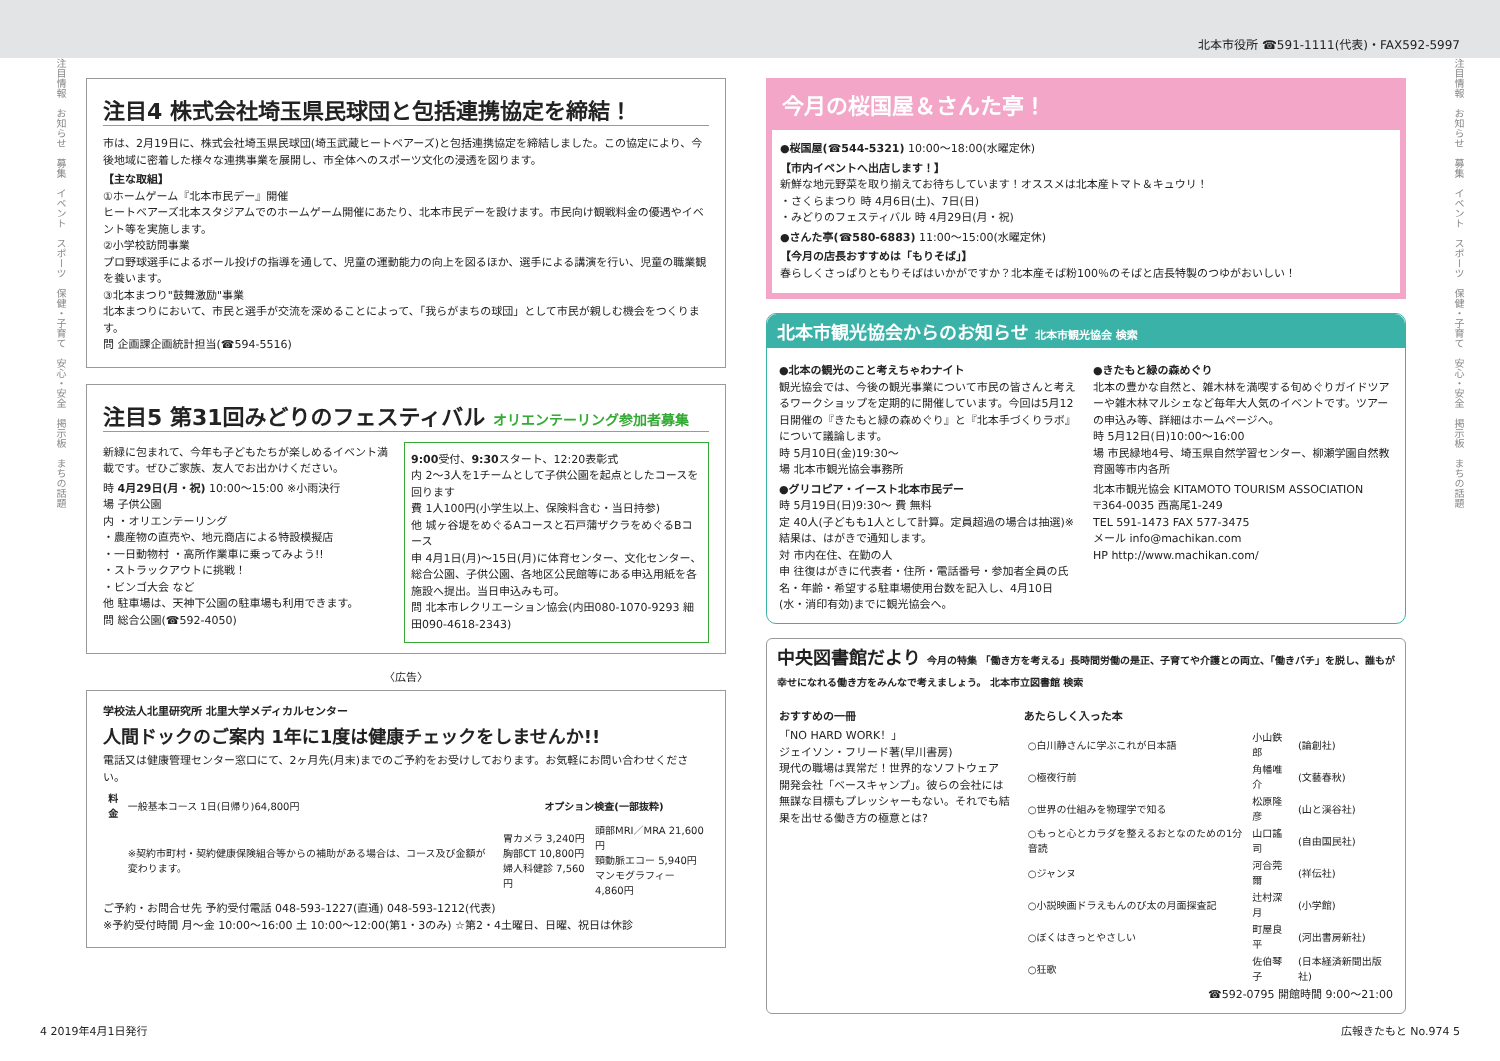北本市役所 ☎591-1111(代表)・FAX592-5997
注目情報　お知らせ　募集　イベント　スポーツ　保健・子育て　安心・安全　掲示板　まちの話題
注目4 株式会社埼玉県民球団と包括連携協定を締結！
市は、2月19日に、株式会社埼玉県民球団(埼玉武蔵ヒートベアーズ)と包括連携協定を締結しました。この協定により、今後地域に密着した様々な連携事業を展開し、市全体へのスポーツ文化の浸透を図ります。
【主な取組】
①ホームゲーム『北本市民デー』開催
ヒートベアーズ北本スタジアムでのホームゲーム開催にあたり、北本市民デーを設けます。市民向け観戦料金の優遇やイベント等を実施します。
②小学校訪問事業
プロ野球選手によるボール投げの指導を通して、児童の運動能力の向上を図るほか、選手による講演を行い、児童の職業観を養います。
③北本まつり"鼓舞激励"事業
北本まつりにおいて、市民と選手が交流を深めることによって、「我らがまちの球団」として市民が親しむ機会をつくります。
問 企画課企画統計担当(☎594-5516)
注目5 第31回みどりのフェスティバル オリエンテーリング参加者募集
新緑に包まれて、今年も子どもたちが楽しめるイベント満載です。ぜひご家族、友人でお出かけください。
時 4月29日(月・祝) 10:00～15:00 ※小雨決行
場 子供公園
内 ・オリエンテーリング
・農産物の直売や、地元商店による特設模擬店
・一日動物村 ・高所作業車に乗ってみよう!!
・ストラックアウトに挑戦！
・ビンゴ大会 など
他 駐車場は、天神下公園の駐車場も利用できます。
問 総合公園(☎592-4050)
9:00受付、9:30スタート、12:20表彰式
内 2～3人を1チームとして子供公園を起点としたコースを回ります
費 1人100円(小学生以上、保険料含む・当日持参)
他 城ヶ谷堤をめぐるAコースと石戸蒲ザクラをめぐるBコース
申 4月1日(月)～15日(月)に体育センター、文化センター、総合公園、子供公園、各地区公民館等にある申込用紙を各施設へ提出。当日申込みも可。
問 北本市レクリエーション協会(内田080-1070-9293 細田090-4618-2343)
〈広告〉
学校法人北里研究所 北里大学メディカルセンター
人間ドックのご案内 1年に1度は健康チェックをしませんか!!
電話又は健康管理センター窓口にて、2ヶ月先(月末)までのご予約をお受けしております。お気軽にお問い合わせください。
| 料金 | 一般基本コース 1日(日帰り)64,800円 | オプション検査(一部抜粋) | |
| | ※契約市町村・契約健康保険組合等からの補助がある場合は、コース及び金額が変わります。 | 胃カメラ 3,240円 胸部CT 10,800円 婦人科健診 7,560円 | 頭部MRI／MRA 21,600円 頸動脈エコー 5,940円 マンモグラフィー 4,860円 |
ご予約・お問合せ先 予約受付電話 048-593-1227(直通) 048-593-1212(代表)
※予約受付時間 月～金 10:00～16:00 土 10:00～12:00(第1・3のみ) ☆第2・4土曜日、日曜、祝日は休診
今月の桜国屋＆さんた亭！
●桜国屋(☎544-5321) 10:00～18:00(水曜定休)
【市内イベントへ出店します！】
新鮮な地元野菜を取り揃えてお待ちしています！オススメは北本産トマト＆キュウリ！
・さくらまつり 時 4月6日(土)、7日(日)
・みどりのフェスティバル 時 4月29日(月・祝)
●さんた亭(☎580-6883) 11:00～15:00(水曜定休)
【今月の店長おすすめは「もりそば」】
春らしくさっぱりともりそばはいかがですか？北本産そば粉100％のそばと店長特製のつゆがおいしい！
北本市観光協会からのお知らせ 北本市観光協会 検索
●北本の観光のこと考えちゃわナイト
観光協会では、今後の観光事業について市民の皆さんと考えるワークショップを定期的に開催しています。今回は5月12日開催の『きたもと緑の森めぐり』と『北本手づくりラボ』について議論します。
時 5月10日(金)19:30～
場 北本市観光協会事務所
●グリコピア・イースト北本市民デー
時 5月19日(日)9:30～ 費 無料
定 40人(子どもも1人として計算。定員超過の場合は抽選)※結果は、はがきで通知します。
対 市内在住、在勤の人
申 往復はがきに代表者・住所・電話番号・参加者全員の氏名・年齢・希望する駐車場使用台数を記入し、4月10日(水・消印有効)までに観光協会へ。
●きたもと緑の森めぐり
北本の豊かな自然と、雑木林を満喫する旬めぐりガイドツアーや雑木林マルシェなど毎年大人気のイベントです。ツアーの申込み等、詳細はホームページへ。
時 5月12日(日)10:00～16:00
場 市民緑地4号、埼玉県自然学習センター、柳瀬学園自然教育園等市内各所
北本市観光協会 KITAMOTO TOURISM ASSOCIATION
〒364-0035 西高尾1-249
TEL 591-1473 FAX 577-3475
メール info@machikan.com
HP http://www.machikan.com/
中央図書館だより 今月の特集 「働き方を考える」長時間労働の是正、子育てや介護との両立、「働きバチ」を脱し、誰もが幸せになれる働き方をみんなで考えましょう。 北本市立図書館 検索
おすすめの一冊
「NO HARD WORK！」
ジェイソン・フリード著(早川書房)
現代の職場は異常だ！世界的なソフトウェア開発会社「ベースキャンプ」。彼らの会社には無謀な目標もプレッシャーもない。それでも結果を出せる働き方の極意とは?
あたらしく入った本
| ○白川静さんに学ぶこれが日本語 | 小山鉄郎 | (論創社) |
| ○極夜行前 | 角幡唯介 | (文藝春秋) |
| ○世界の仕組みを物理学で知る | 松原隆彦 | (山と渓谷社) |
| ○もっと心とカラダを整えるおとなのための1分音読 | 山口謠司 | (自由国民社) |
| ○ジャンヌ | 河合莞爾 | (祥伝社) |
| ○小説映画ドラえもんのび太の月面探査記 | 辻村深月 | (小学館) |
| ○ぼくはきっとやさしい | 町屋良平 | (河出書房新社) |
| ○狂歌 | 佐伯琴子 | (日本経済新聞出版社) |
☎592-0795 開館時間 9:00～21:00
注目情報　お知らせ　募集　イベント　スポーツ　保健・子育て　安心・安全　掲示板　まちの話題
4 2019年4月1日発行 広報きたもと No.974 5